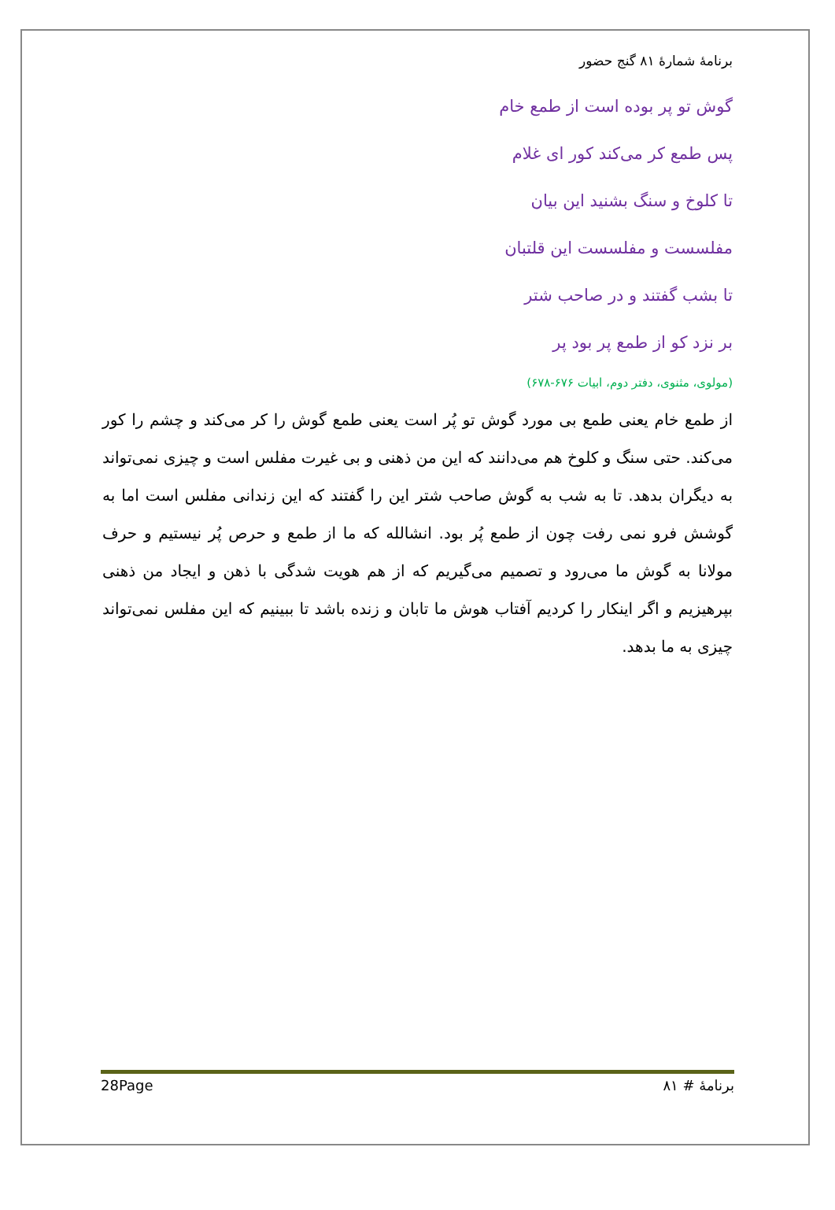برنامهٔ شمارهٔ ۸۱ گنج حضور
گوش تو پر بوده است از طمع خام
پس طمع کر می‌کند کور ای غلام
تا کلوخ و سنگ بشنید این بیان
مفلسست و مفلسست این قلتبان
تا بشب گفتند و در صاحب شتر
بر نزد کو از طمع پر بود پر
(مولوی، مثنوی، دفتر دوم، ابیات ۶۷۶-۶۷۸)
از طمع خام یعنی طمع بی مورد گوش تو پُر است یعنی طمع گوش را کر می‌کند و چشم را کور می‌کند. حتی سنگ و کلوخ هم می‌دانند که این من ذهنی و بی غیرت مفلس است و چیزی نمی‌تواند به دیگران بدهد. تا به شب به گوش صاحب شتر این را گفتند که این زندانی مفلس است اما به گوشش فرو نمی رفت چون از طمع پُر بود. انشالله که ما از طمع و حرص پُر نیستیم و حرف مولانا به گوش ما می‌رود و تصمیم می‌گیریم که از هم هویت شدگی با ذهن و ایجاد من ذهنی بپرهیزیم و اگر اینکار را کردیم آفتاب هوش ما تابان و زنده باشد تا ببینیم که این مفلس نمی‌تواند چیزی به ما بدهد.
28Page برنامهٔ # ۸۱